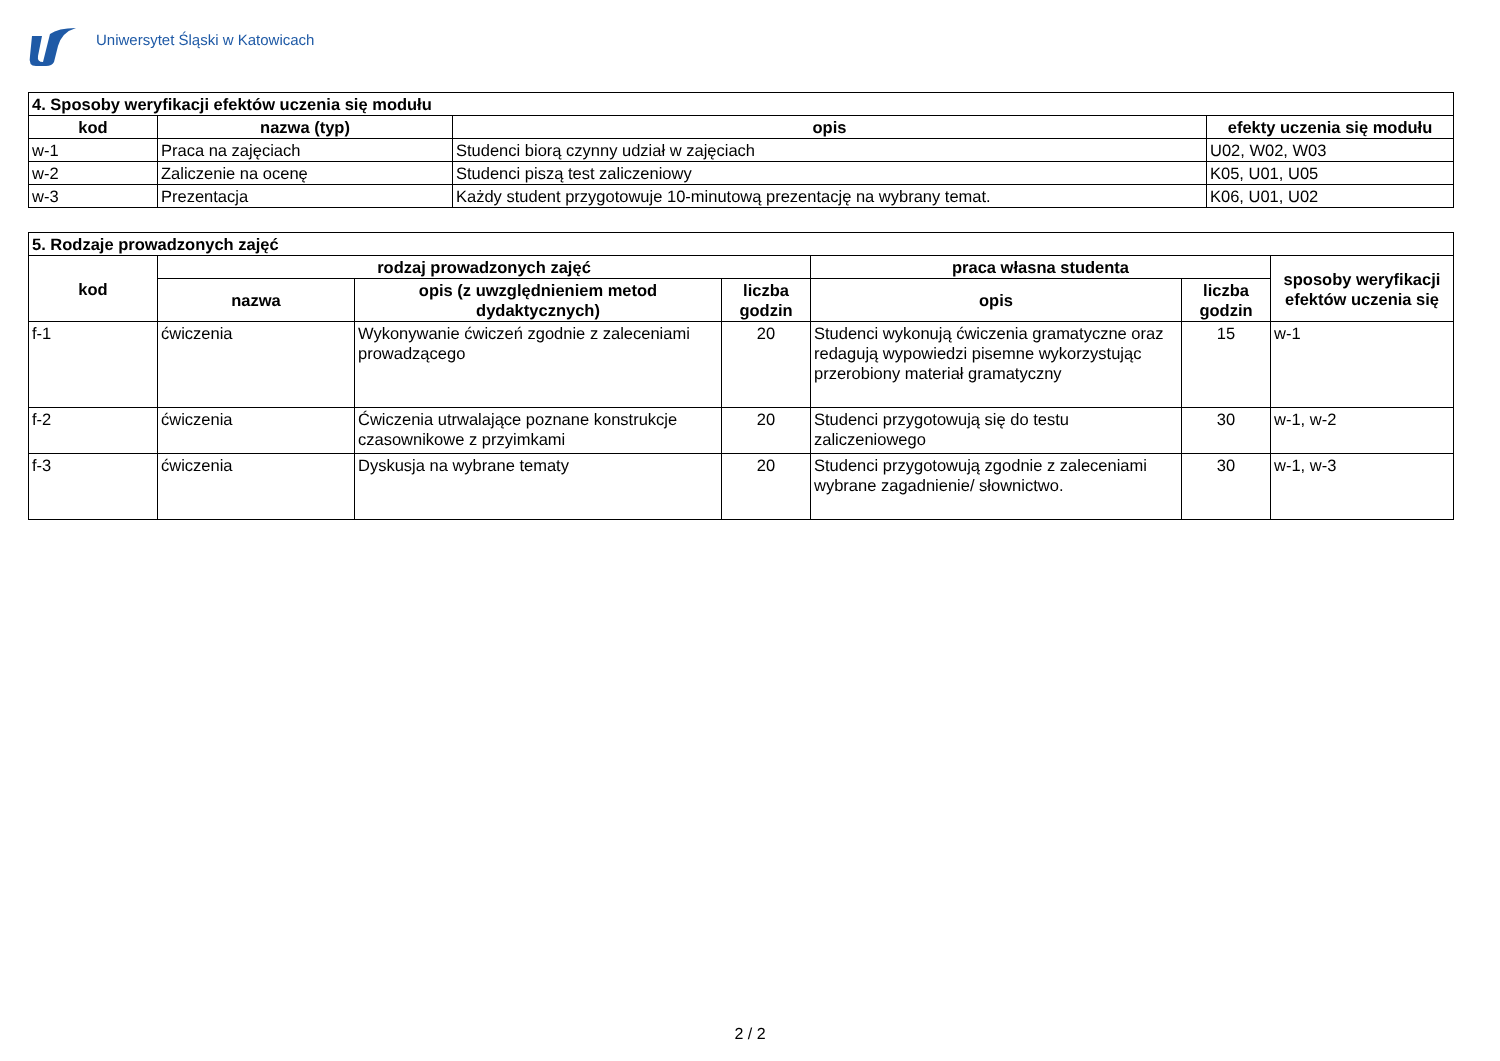Uniwersytet Śląski w Katowicach
| 4. Sposoby weryfikacji efektów uczenia się modułu | | | |
| kod | nazwa (typ) | opis | efekty uczenia się modułu |
| w-1 | Praca na zajęciach | Studenci biorą czynny udział w zajęciach | U02, W02, W03 |
| w-2 | Zaliczenie na ocenę | Studenci piszą test zaliczeniowy | K05, U01, U05 |
| w-3 | Prezentacja | Każdy student przygotowuje 10-minutową prezentację na wybrany temat. | K06, U01, U02 |
| 5. Rodzaje prowadzonych zajęć | | | | | | |
| kod | rodzaj prowadzonych zajęć | | | praca własna studenta | | sposoby weryfikacji efektów uczenia się |
| | nazwa | opis (z uwzględnieniem metod dydaktycznych) | liczba godzin | opis | liczba godzin | |
| f-1 | ćwiczenia | Wykonywanie ćwiczeń zgodnie z zaleceniami prowadzącego | 20 | Studenci wykonują ćwiczenia gramatyczne oraz redagują wypowiedzi pisemne wykorzystując przerobiony materiał gramatyczny | 15 | w-1 |
| f-2 | ćwiczenia | Ćwiczenia utrwalające poznane konstrukcje czasownikowe z przyimkami | 20 | Studenci przygotowują się do testu zaliczeniowego | 30 | w-1, w-2 |
| f-3 | ćwiczenia | Dyskusja na wybrane tematy | 20 | Studenci przygotowują zgodnie z zaleceniami wybrane zagadnienie/ słownictwo. | 30 | w-1, w-3 |
2 / 2